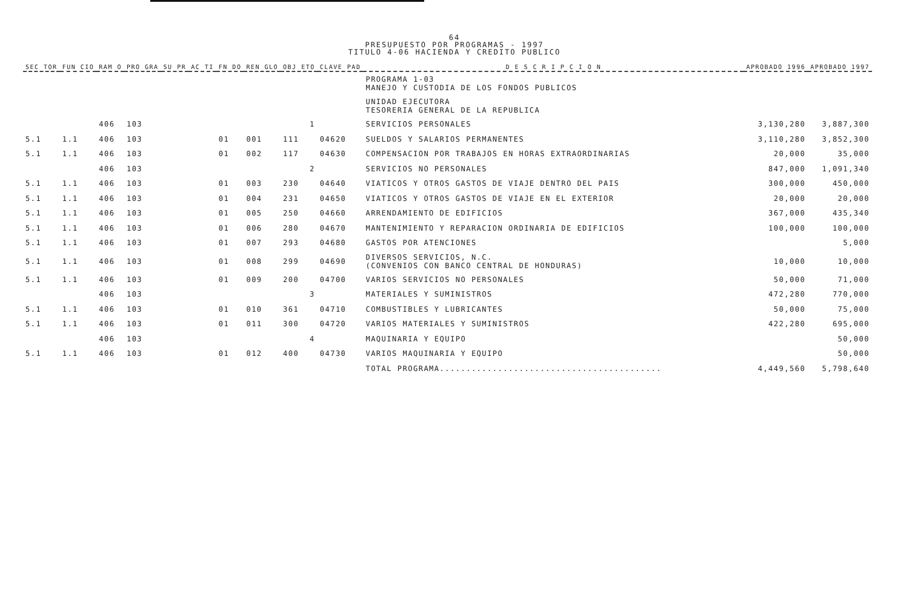64
PRESUPUESTO POR PROGRAMAS - 1997
TITULO 4-06 HACIENDA Y CREDITO PUBLICO
| SEC TOR | FUN CIO | RAM O | PRO GRA | SU PR | AC TI | FN DO | REN GLO | OBJ ETO | CLAVE PAD | D E S C R I P C I O N | APROBADO 1996 | APROBADO 1997 |
| --- | --- | --- | --- | --- | --- | --- | --- | --- | --- | --- | --- | --- |
| | | | | | | | | | | PROGRAMA 1-03 MANEJO Y CUSTODIA DE LOS FONDOS PUBLICOS | | |
| | | | | | | | | | | UNIDAD EJECUTORA TESORERIA GENERAL DE LA REPUBLICA | | |
| | | 406 | 103 | | | | | 1 | | SERVICIOS PERSONALES | 3,130,280 | 3,887,300 |
| 5.1 | 1.1 | 406 | 103 | | | 01 | 001 | 111 | 04620 | SUELDOS Y SALARIOS PERMANENTES | 3,110,280 | 3,852,300 |
| 5.1 | 1.1 | 406 | 103 | | | 01 | 002 | 117 | 04630 | COMPENSACION POR TRABAJOS EN HORAS EXTRAORDINARIAS | 20,000 | 35,000 |
| | | 406 | 103 | | | | | 2 | | SERVICIOS NO PERSONALES | 847,000 | 1,091,340 |
| 5.1 | 1.1 | 406 | 103 | | | 01 | 003 | 230 | 04640 | VIATICOS Y OTROS GASTOS DE VIAJE DENTRO DEL PAIS | 300,000 | 450,000 |
| 5.1 | 1.1 | 406 | 103 | | | 01 | 004 | 231 | 04650 | VIATICOS Y OTROS GASTOS DE VIAJE EN EL EXTERIOR | 20,000 | 20,000 |
| 5.1 | 1.1 | 406 | 103 | | | 01 | 005 | 250 | 04660 | ARRENDAMIENTO DE EDIFICIOS | 367,000 | 435,340 |
| 5.1 | 1.1 | 406 | 103 | | | 01 | 006 | 280 | 04670 | MANTENIMIENTO Y REPARACION ORDINARIA DE EDIFICIOS | 100,000 | 100,000 |
| 5.1 | 1.1 | 406 | 103 | | | 01 | 007 | 293 | 04680 | GASTOS POR ATENCIONES | | 5,000 |
| 5.1 | 1.1 | 406 | 103 | | | 01 | 008 | 299 | 04690 | DIVERSOS SERVICIOS, N.C. (CONVENIOS CON BANCO CENTRAL DE HONDURAS) | 10,000 | 10,000 |
| 5.1 | 1.1 | 406 | 103 | | | 01 | 009 | 200 | 04700 | VARIOS SERVICIOS NO PERSONALES | 50,000 | 71,000 |
| | | 406 | 103 | | | | | 3 | | MATERIALES Y SUMINISTROS | 472,280 | 770,000 |
| 5.1 | 1.1 | 406 | 103 | | | 01 | 010 | 361 | 04710 | COMBUSTIBLES Y LUBRICANTES | 50,000 | 75,000 |
| 5.1 | 1.1 | 406 | 103 | | | 01 | 011 | 300 | 04720 | VARIOS MATERIALES Y SUMINISTROS | 422,280 | 695,000 |
| | | 406 | 103 | | | | | 4 | | MAQUINARIA Y EQUIPO | | 50,000 |
| 5.1 | 1.1 | 406 | 103 | | | 01 | 012 | 400 | 04730 | VARIOS MAQUINARIA Y EQUIPO | | 50,000 |
| | | | | | | | | | | TOTAL PROGRAMA.......................................... | 4,449,560 | 5,798,640 |